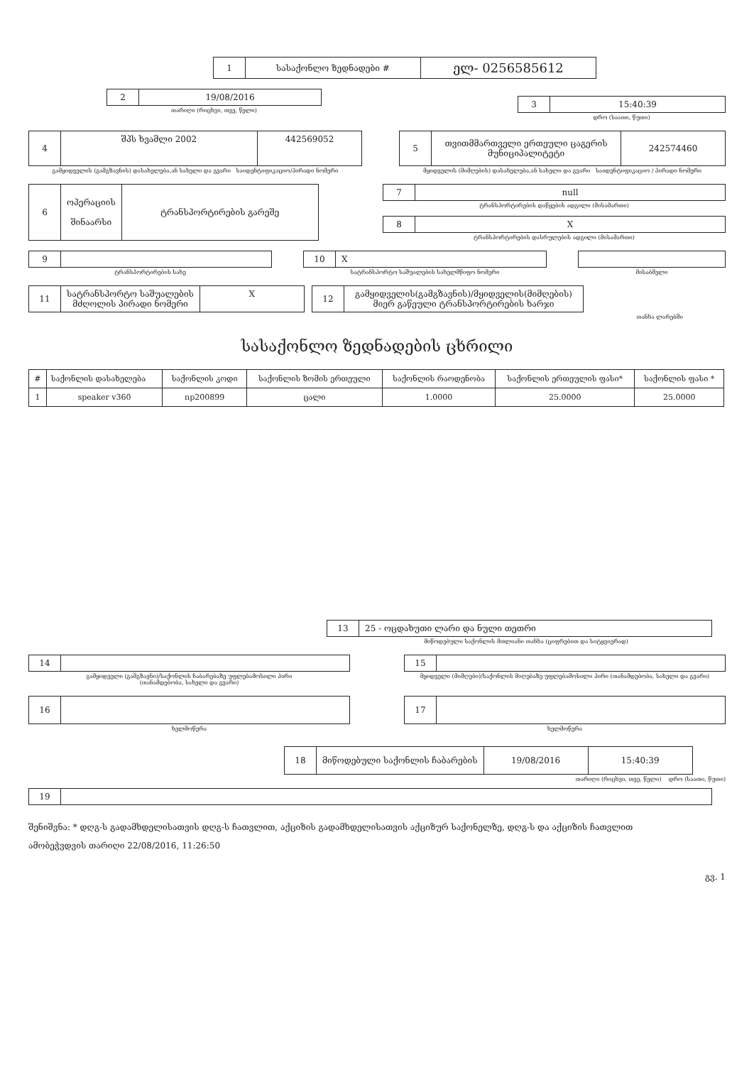| 1 | სასაქონლო ზედნადები # | ელ- 0256585612 |
| 2 | 19/08/2016 |
თარიღი (რიცხვი, თვე, წელი)
| 3 | 15:40:39 |
დრო (საათი, წუთი)
| 4 | შპს ხვამლი 2002 | 442569052 |
გამყიდველის (გამგზავნის) დასახელება,ან სახელი და გვარი საიდენტიფიკაციო/პირადი ნომერი
| 5 | თვითმმართველი ერთეული ცაგერის მუნიციპალიტეტი | 242574460 |
მყიდველის (მიმღების) დასახელება,ან სახელი და გვარი საიდენტიფიკაციო / პირადი ნომერი
| 6 | ოპერაციის შინაარსი | ტრანსპორტირების გარეშე |
| 7 | null |
ტრანსპორტირების დაწყების ადგილი (მისამართი)
| 8 | X |
ტრანსპორტირების დასრულების ადგილი (მისამართი)
| 9 | |
ტრანსპორტირების სახე
| 10 | X |
სატრანსპორტო საშუალების სახელმწიფო ნომერი
მისაბმელი
| 11 | სატრანსპორტო საშუალების მძღოლის პირადი ნომერი | X |
| 12 | გამყიდველის(გამგზავნის)/მყიდველის(მიმღების) მიერ გაწეული ტრანსპორტირების ხარჯი |
თანხა ლარებში
სასაქონლო ზედნადების ცხრილი
| # | საქონლის დასახელება | საქონლის კოდი | საქონლის ზომის ერთეული | საქონლის რაოდენობა | საქონლის ერთეულის ფასი* | საქონლის ფასი * |
| --- | --- | --- | --- | --- | --- | --- |
| 1 | speaker v360 | np200899 | ცალი | 1.0000 | 25.0000 | 25.0000 |
| 13 | 25 - ოცდახუთი ლარი და ნული თეთრი |
მიწოდებული საქონლის მთლიანი თანხა (ციფრებით და სიტყვიერად)
| 14 | |
გამყიდველი (გამგზავნი)/საქონლის ჩაბარებაზე უფლებამოსილი პირი
(თანამდებობა, სახელი და გვარი)
| 15 | |
მყიდველი (მიმღები)/საქონლის მიღებაზე უფლებამოსილი პირი (თანამდებობა, სახელი და გვარი)
| 16 | |
ხელმოწერა
| 17 | |
ხელმოწერა
| 18 | მიწოდებული საქონლის ჩაბარების | 19/08/2016 | 15:40:39 |
თარიღი (რიცხვი, თვე, წელი) დრო (საათი, წუთი)
| 19 | |
შენიშვნა: * დღგ-ს გადამხდელისათვის დღგ-ს ჩათვლით, აქციზის გადამხდელისათვის აქციზურ საქონელზე, დღგ-ს და აქციზის ჩათვლით
ამობეჭვდვის თარიღი 22/08/2016, 11:26:50
გვ. 1